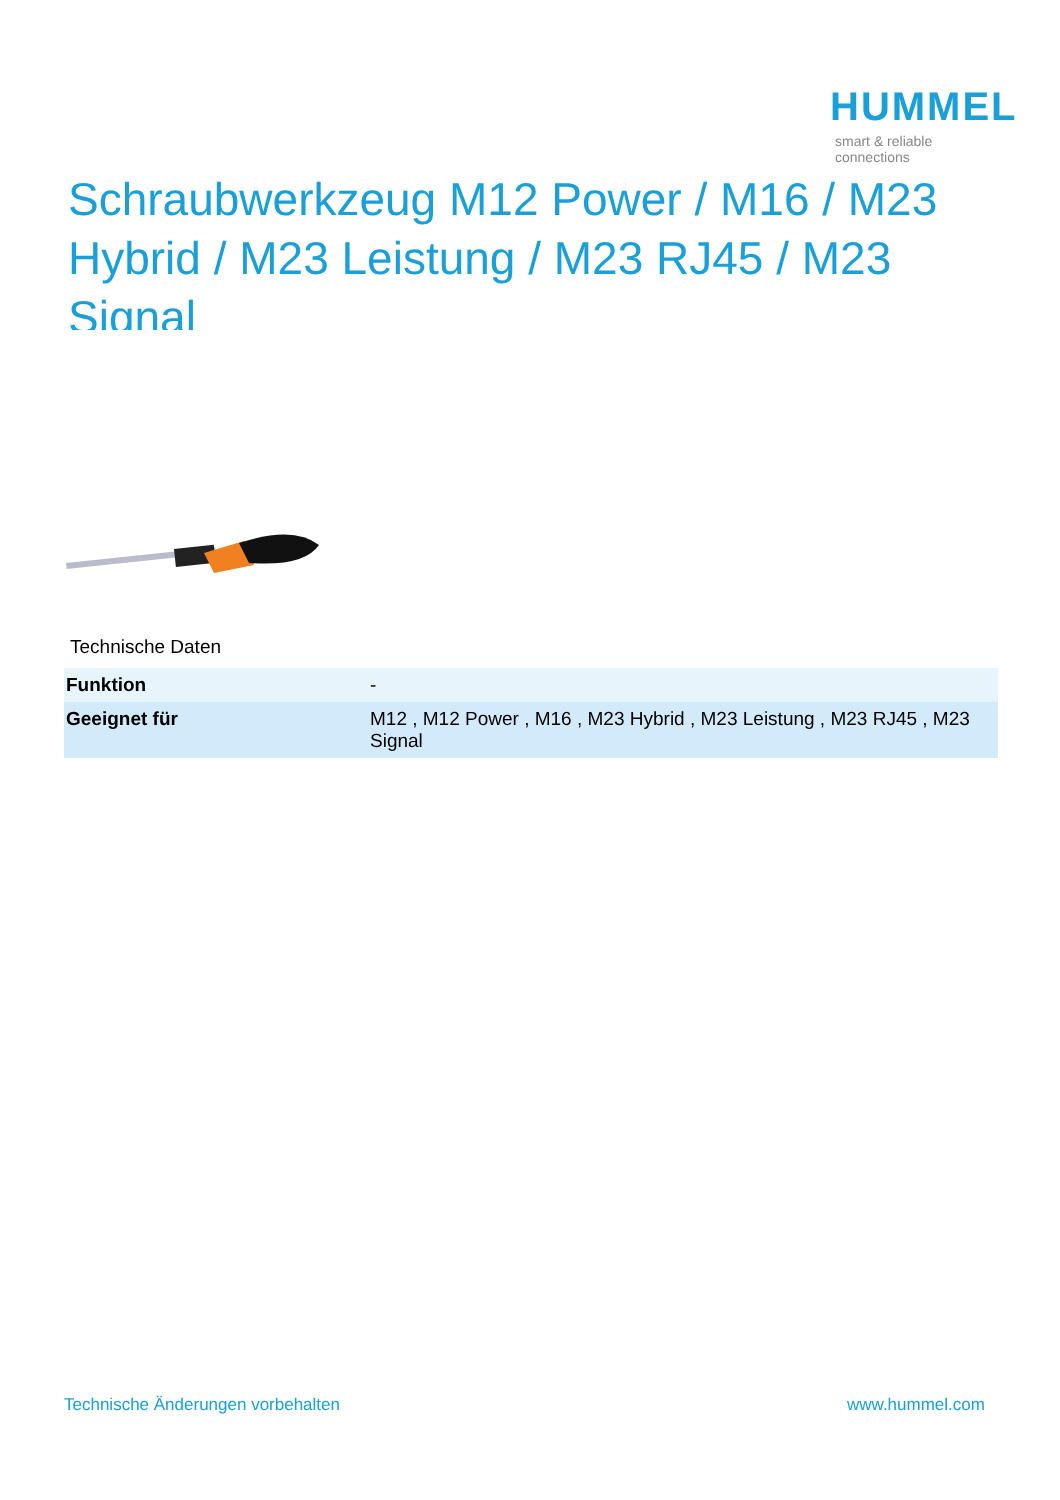HUMMEL
smart & reliable connections
Schraubwerkzeug M12 Power / M16 / M23 Hybrid / M23 Leistung / M23 RJ45 / M23 Signal
Technische Daten
| Funktion | - |
| Geeignet für | M12 , M12 Power , M16 , M23 Hybrid , M23 Leistung , M23 RJ45 , M23 Signal |
Technische Änderungen vorbehalten
www.hummel.com